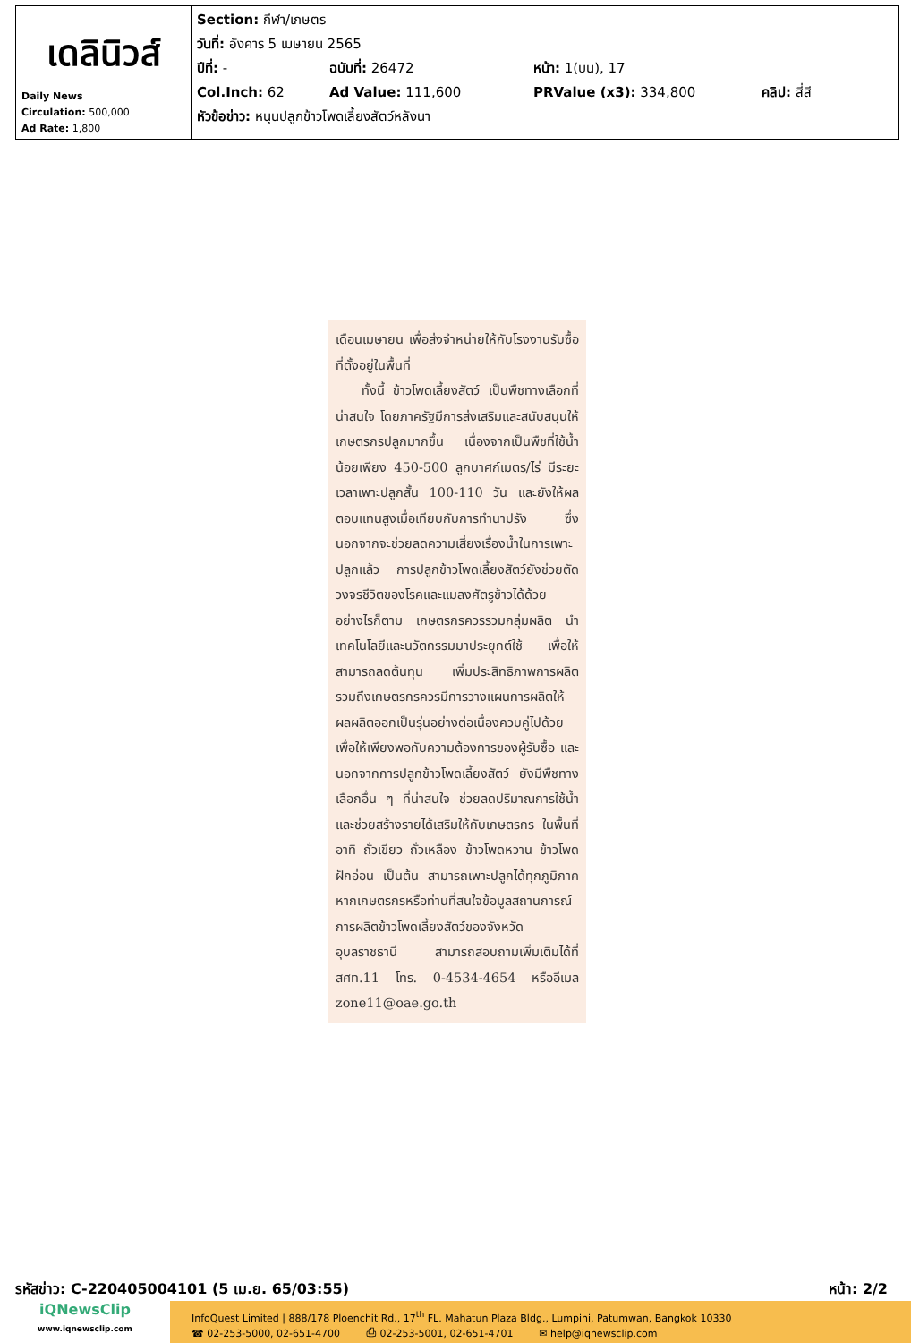| เดลินิวส์ Daily News Circulation: 500,000 Ad Rate: 1,800 | Section: กีฬา/เกษตร วันที่: อังคาร 5 เมษายน 2565 ปีที่: - ฉบับที่: 26472 หน้า: 1(บน), 17 Col.Inch: 62 Ad Value: 111,600 PRValue (x3): 334,800 คลิป: สี่สี หัวข้อข่าว: หนุนปลูกข้าวโพดเลี้ยงสัตว์หลังนา |
เดือนเมษายน เพื่อส่งจำหน่ายให้กับโรงงานรับซื้อที่ตั้งอยู่ในพื้นที่
  ทั้งนี้ ข้าวโพดเลี้ยงสัตว์ เป็นพืชทางเลือกที่น่าสนใจ โดยภาครัฐมีการส่งเสริมและสนับสนุนให้เกษตรกรปลูกมากขึ้น เนื่องจากเป็นพืชที่ใช้น้ำน้อยเพียง 450-500 ลูกบาศก์เมตร/ไร่ มีระยะเวลาเพาะปลูกสั้น 100-110 วัน และยังให้ผลตอบแทนสูงเมื่อเทียบกับการทำนาปรัง ซึ่งนอกจากจะช่วยลดความเสี่ยงเรื่องน้ำในการเพาะปลูกแล้ว การปลูกข้าวโพดเลี้ยงสัตว์ยังช่วยตัดวงจรชีวิตของโรคและแมลงศัตรูข้าวได้ด้วย อย่างไรก็ตาม เกษตรกรควรรวมกลุ่มผลิต นำเทคโนโลยีและนวัตกรรมมาประยุกต์ใช้ เพื่อให้สามารถลดต้นทุน เพิ่มประสิทธิภาพการผลิต รวมถึงเกษตรกรควรมีการวางแผนการผลิตให้ผลผลิตออกเป็นรุ่นอย่างต่อเนื่องควบคู่ไปด้วย เพื่อให้เพียงพอกับความต้องการของผู้รับซื้อ และนอกจากการปลูกข้าวโพดเลี้ยงสัตว์ ยังมีพืชทางเลือกอื่น ๆ ที่น่าสนใจ ช่วยลดปริมาณการใช้น้ำและช่วยสร้างรายได้เสริมให้กับเกษตรกร ในพื้นที่ อาทิ ถั่วเขียว ถั่วเหลือง ข้าวโพดหวาน ข้าวโพดฝักอ่อน เป็นต้น สามารถเพาะปลูกได้ทุกภูมิภาค หากเกษตรกรหรือท่านที่สนใจข้อมูลสถานการณ์การผลิตข้าวโพดเลี้ยงสัตว์ของจังหวัดอุบลราชธานี สามารถสอบถามเพิ่มเติมได้ที่ สศท.11 โทร. 0-4534-4654 หรืออีเมล zone11@oae.go.th
รหัสข่าว: C-220405004101 (5 เม.ย. 65/03:55) หน้า: 2/2
iQNewsClip
www.iqnewsclip.com
InfoQuest Limited | 888/178 Ploenchit Rd., 17<sup>th</sup> FL. Mahatun Plaza Bldg., Lumpini, Patumwan, Bangkok 10330
☎ 02-253-5000, 02-651-4700    ⎙ 02-253-5001, 02-651-4701    ✉ help@iqnewsclip.com